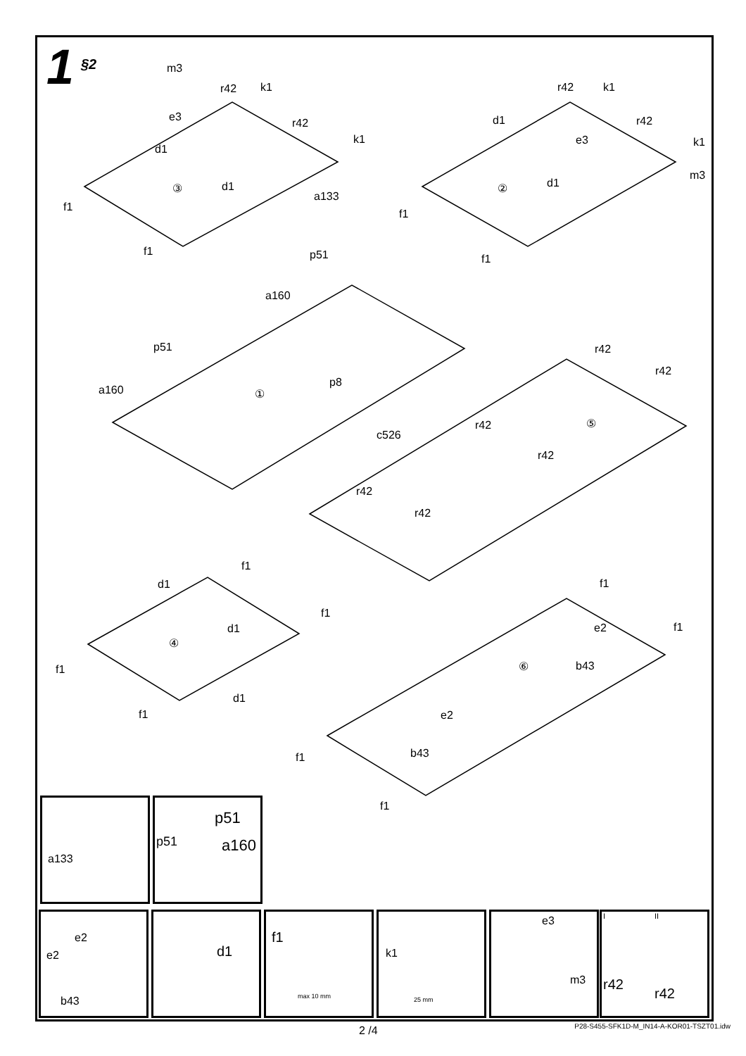1 §2 m3
r42 k1
e3 r42
k1
d1
③ d1
a133
f1
f1
r42 k1
d1 r42
e3 k1
m3
d1 ②
f1
f1 p51
a160
p51 r42
r42
p8
a160 ①
r42 ⑤
c526
r42
r42
r42
f1
d1 f1
f1
d1 e2 f1
④
b43 ⑥ f1
d1
f1 e2
b43 f1
f1
a133 p51
p51 a160
e2
e2
b43
d1 f1
max 10 mm
k1
25 mm
e3
m3
I II
r42
r42
2 /4
P28-S455-SFK1D-M_IN14-A-KOR01-TSZT01.idw